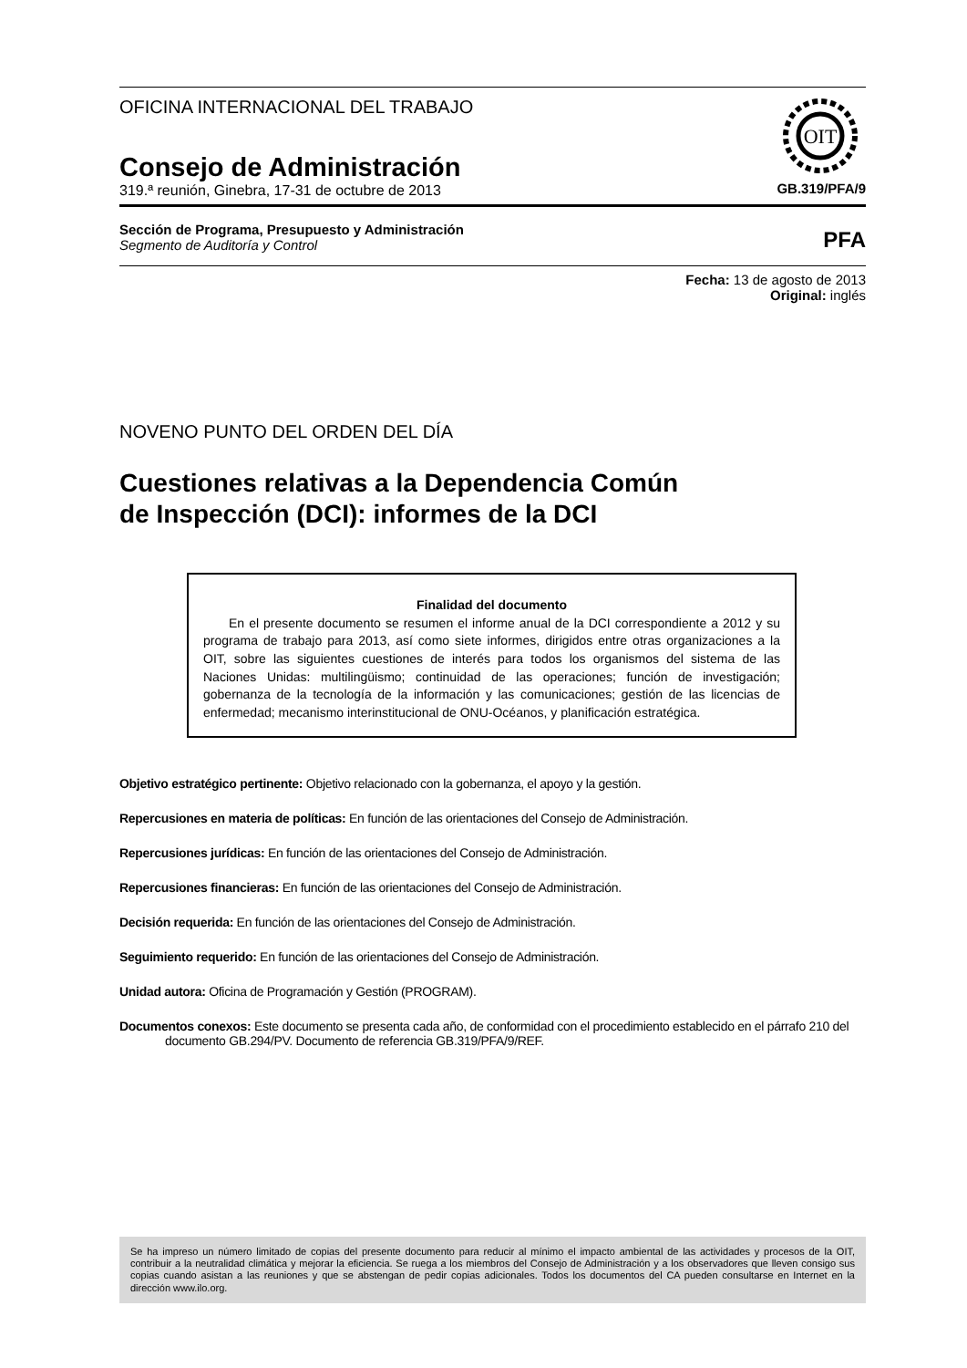OFICINA INTERNACIONAL DEL TRABAJO
Consejo de Administración
319.ª reunión, Ginebra, 17-31 de octubre de 2013
OIT
GB.319/PFA/9
Sección de Programa, Presupuesto y Administración
Segmento de Auditoría y Control
PFA
Fecha: 13 de agosto de 2013
Original: inglés
NOVENO PUNTO DEL ORDEN DEL DÍA
Cuestiones relativas a la Dependencia Común
de Inspección (DCI): informes de la DCI
Finalidad del documento
En el presente documento se resumen el informe anual de la DCI correspondiente a 2012 y su programa de trabajo para 2013, así como siete informes, dirigidos entre otras organizaciones a la OIT, sobre las siguientes cuestiones de interés para todos los organismos del sistema de las Naciones Unidas: multilingüismo; continuidad de las operaciones; función de investigación; gobernanza de la tecnología de la información y las comunicaciones; gestión de las licencias de enfermedad; mecanismo interinstitucional de ONU-Océanos, y planificación estratégica.
Objetivo estratégico pertinente: Objetivo relacionado con la gobernanza, el apoyo y la gestión.
Repercusiones en materia de políticas: En función de las orientaciones del Consejo de Administración.
Repercusiones jurídicas: En función de las orientaciones del Consejo de Administración.
Repercusiones financieras: En función de las orientaciones del Consejo de Administración.
Decisión requerida: En función de las orientaciones del Consejo de Administración.
Seguimiento requerido: En función de las orientaciones del Consejo de Administración.
Unidad autora: Oficina de Programación y Gestión (PROGRAM).
Documentos conexos: Este documento se presenta cada año, de conformidad con el procedimiento establecido en el párrafo 210 del documento GB.294/PV. Documento de referencia GB.319/PFA/9/REF.
Se ha impreso un número limitado de copias del presente documento para reducir al mínimo el impacto ambiental de las actividades y procesos de la OIT, contribuir a la neutralidad climática y mejorar la eficiencia. Se ruega a los miembros del Consejo de Administración y a los observadores que lleven consigo sus copias cuando asistan a las reuniones y que se abstengan de pedir copias adicionales. Todos los documentos del CA pueden consultarse en Internet en la dirección www.ilo.org.